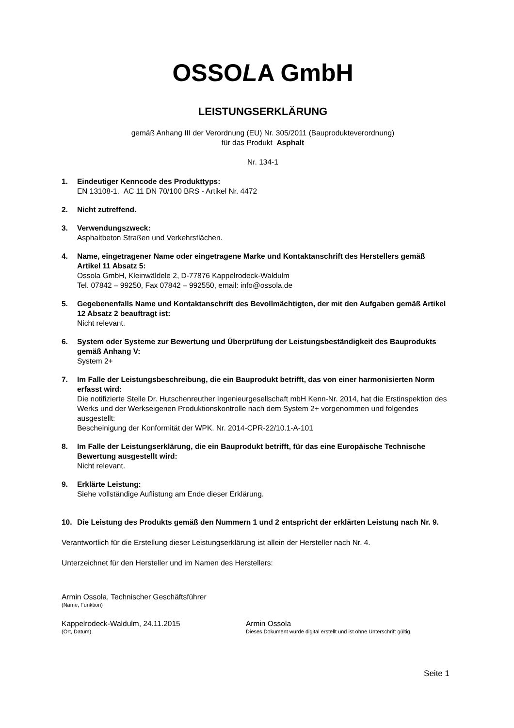OSSOLA GmbH
LEISTUNGSERKLÄRUNG
gemäß Anhang III der Verordnung (EU) Nr. 305/2011 (Bauprodukteverordnung)
für das Produkt Asphalt
Nr. 134-1
1. Eindeutiger Kenncode des Produkttyps:
EN 13108-1. AC 11 DN 70/100 BRS - Artikel Nr. 4472
2. Nicht zutreffend.
3. Verwendungszweck:
Asphaltbeton Straßen und Verkehrsflächen.
4. Name, eingetragener Name oder eingetragene Marke und Kontaktanschrift des Herstellers gemäß Artikel 11 Absatz 5:
Ossola GmbH, Kleinwäldele 2, D-77876 Kappelrodeck-Waldulm
Tel. 07842 – 99250, Fax 07842 – 992550, email: info@ossola.de
5. Gegebenenfalls Name und Kontaktanschrift des Bevollmächtigten, der mit den Aufgaben gemäß Artikel 12 Absatz 2 beauftragt ist:
Nicht relevant.
6. System oder Systeme zur Bewertung und Überprüfung der Leistungsbeständigkeit des Bauprodukts gemäß Anhang V:
System 2+
7. Im Falle der Leistungsbeschreibung, die ein Bauprodukt betrifft, das von einer harmonisierten Norm erfasst wird:
Die notifizierte Stelle Dr. Hutschenreuther Ingenieurgesellschaft mbH Kenn-Nr. 2014, hat die Erstinspektion des Werks und der Werkseigenen Produktionskontrolle nach dem System 2+ vorgenommen und folgendes ausgestellt:
Bescheinigung der Konformität der WPK. Nr. 2014-CPR-22/10.1-A-101
8. Im Falle der Leistungserklärung, die ein Bauprodukt betrifft, für das eine Europäische Technische Bewertung ausgestellt wird:
Nicht relevant.
9. Erklärte Leistung:
Siehe vollständige Auflistung am Ende dieser Erklärung.
10. Die Leistung des Produkts gemäß den Nummern 1 und 2 entspricht der erklärten Leistung nach Nr. 9.
Verantwortlich für die Erstellung dieser Leistungserklärung ist allein der Hersteller nach Nr. 4.
Unterzeichnet für den Hersteller und im Namen des Herstellers:
Armin Ossola, Technischer Geschäftsführer
(Name, Funktion)
Kappelrodeck-Waldulm, 24.11.2015
(Ort, Datum)
Armin Ossola
Dieses Dokument wurde digital erstellt und ist ohne Unterschrift gültig.
Seite 1